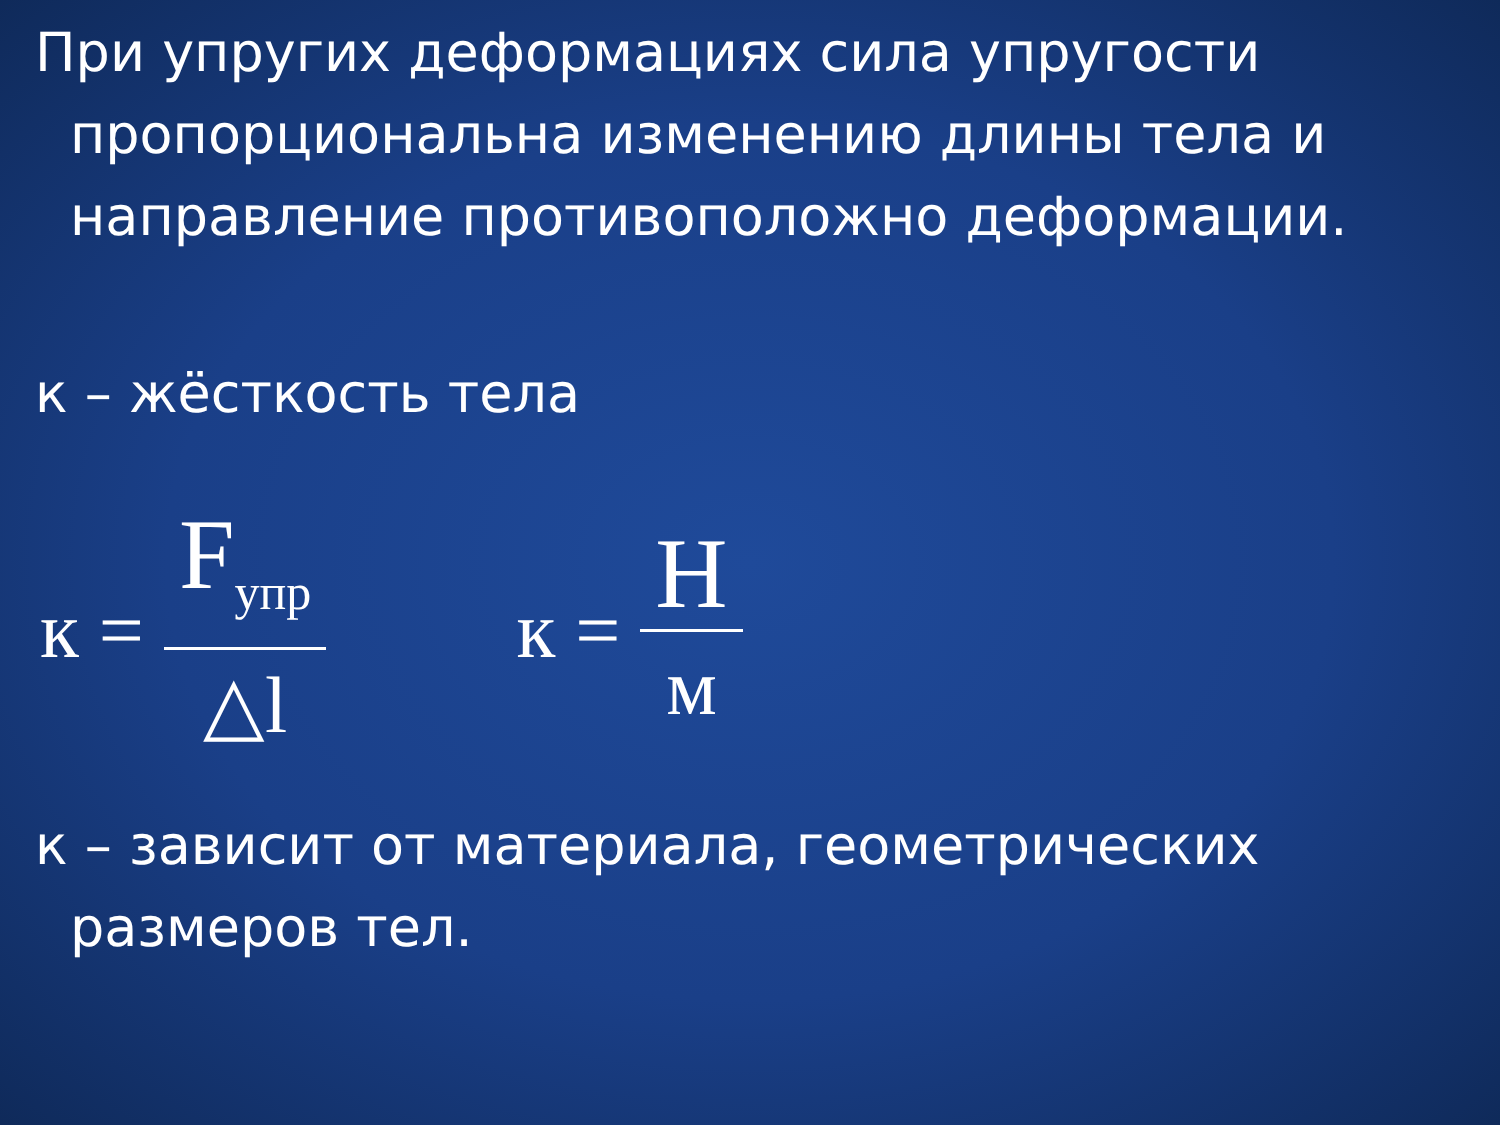При упругих деформациях сила упругости пропорциональна изменению длины тела и направление противоположно деформации.
к – жёсткость тела
к = F<sub>упр</sub> △l
к = Н м
к – зависит от материала, геометрических размеров тел.